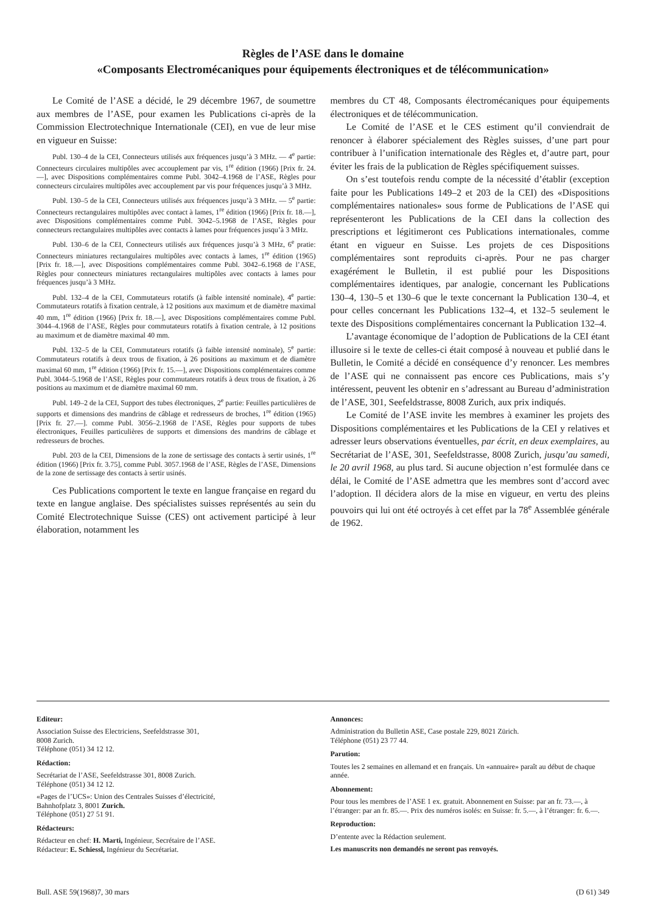Règles de l’ASE dans le domaine
«Composants Electromécaniques pour équipements électroniques et de télécommunication»
Le Comité de l’ASE a décidé, le 29 décembre 1967, de soumettre aux membres de l’ASE, pour examen les Publications ci-après de la Commission Electrotechnique Internationale (CEI), en vue de leur mise en vigueur en Suisse:
Publ. 130–4 de la CEI, Connecteurs utilisés aux fréquences jusqu’à 3 MHz. — 4<sup>e</sup> partie: Connecteurs circulaires multipôles avec accouplement par vis, 1<sup>re</sup> édition (1966) [Prix fr. 24.—], avec Dispositions complémentaires comme Publ. 3042–4.1968 de l’ASE, Règles pour connecteurs circulaires multipôles avec accouplement par vis pour fréquences jusqu’à 3 MHz.
Publ. 130–5 de la CEI, Connecteurs utilisés aux fréquences jusqu’à 3 MHz. — 5<sup>e</sup> partie: Connecteurs rectangulaires multipôles avec contact à lames, 1<sup>re</sup> édition (1966) [Prix fr. 18.—], avec Dispositions complémentaires comme Publ. 3042–5.1968 de l’ASE, Règles pour connecteurs rectangulaires multipôles avec contacts à lames pour fréquences jusqu’à 3 MHz.
Publ. 130–6 de la CEI, Connecteurs utilisés aux fréquences jusqu’à 3 MHz, 6<sup>e</sup> pratie: Connecteurs miniatures rectangulaires multipôles avec contacts à lames, 1<sup>re</sup> édition (1965) [Prix fr. 18.—], avec Dispositions complémentaires comme Publ. 3042–6.1968 de l’ASE, Règles pour connecteurs miniatures rectangulaires multipôles avec contacts à lames pour fréquences jusqu’à 3 MHz.
Publ. 132–4 de la CEI, Commutateurs rotatifs (à faible intensité nominale), 4<sup>e</sup> partie: Commutateurs rotatifs à fixation centrale, à 12 positions aux maximum et de diamètre maximal 40 mm, 1<sup>re</sup> édition (1966) [Prix fr. 18.—], avec Dispositions complémentaires comme Publ. 3044–4.1968 de l’ASE, Règles pour commutateurs rotatifs à fixation centrale, à 12 positions au maximum et de diamètre maximal 40 mm.
Publ. 132–5 de la CEI, Commutateurs rotatifs (à faible intensité nominale), 5<sup>e</sup> partie: Commutateurs rotatifs à deux trous de fixation, à 26 positions au maximum et de diamètre maximal 60 mm, 1<sup>re</sup> édition (1966) [Prix fr. 15.—], avec Dispositions complémentaires comme Publ. 3044–5.1968 de l’ASE, Règles pour commutateurs rotatifs à deux trous de fixation, à 26 positions au maximum et de diamètre maximal 60 mm.
Publ. 149–2 de la CEI, Support des tubes électroniques, 2<sup>e</sup> partie: Feuilles particulières de supports et dimensions des mandrins de câblage et redresseurs de broches, 1<sup>re</sup> édition (1965) [Prix fr. 27.—]. comme Publ. 3056–2.1968 de l’ASE, Règles pour supports de tubes électroniques, Feuilles particulières de supports et dimensions des mandrins de câblage et redresseurs de broches.
Publ. 203 de la CEI, Dimensions de la zone de sertissage des contacts à sertir usinés, 1<sup>re</sup> édition (1966) [Prix fr. 3.75], comme Publ. 3057.1968 de l’ASE, Règles de l’ASE, Dimensions de la zone de sertissage des contacts à sertir usinés.
Ces Publications comportent le texte en langue française en regard du texte en langue anglaise. Des spécialistes suisses représentés au sein du Comité Electrotechnique Suisse (CES) ont activement participé à leur élaboration, notamment les
membres du CT 48, Composants électromécaniques pour équipements électroniques et de télécommunication.
Le Comité de l’ASE et le CES estiment qu’il conviendrait de renoncer à élaborer spécialement des Règles suisses, d’une part pour contribuer à l’unification internationale des Règles et, d’autre part, pour éviter les frais de la publication de Règles spécifiquement suisses.
On s’est toutefois rendu compte de la nécessité d’établir (exception faite pour les Publications 149–2 et 203 de la CEI) des «Dispositions complémentaires nationales» sous forme de Publications de l’ASE qui représenteront les Publications de la CEI dans la collection des prescriptions et légitimeront ces Publications internationales, comme étant en vigueur en Suisse. Les projets de ces Dispositions complémentaires sont reproduits ci-après. Pour ne pas charger exagérément le Bulletin, il est publié pour les Dispositions complémentaires identiques, par analogie, concernant les Publications 130–4, 130–5 et 130–6 que le texte concernant la Publication 130–4, et pour celles concernant les Publications 132–4, et 132–5 seulement le texte des Dispositions complémentaires concernant la Publication 132–4.
L’avantage économique de l’adoption de Publications de la CEI étant illusoire si le texte de celles-ci était composé à nouveau et publié dans le Bulletin, le Comité a décidé en conséquence d’y renoncer. Les membres de l’ASE qui ne connaissent pas encore ces Publications, mais s’y intéressent, peuvent les obtenir en s’adressant au Bureau d’administration de l’ASE, 301, Seefeldstrasse, 8008 Zurich, aux prix indiqués.
Le Comité de l’ASE invite les membres à examiner les projets des Dispositions complémentaires et les Publications de la CEI y relatives et adresser leurs observations éventuelles, par écrit, en deux exemplaires, au Secrétariat de l’ASE, 301, Seefeldstrasse, 8008 Zurich, jusqu’au samedi, le 20 avril 1968, au plus tard. Si aucune objection n’est formulée dans ce délai, le Comité de l’ASE admettra que les membres sont d’accord avec l’adoption. Il décidera alors de la mise en vigueur, en vertu des pleins pouvoirs qui lui ont été octroyés à cet effet par la 78<sup>e</sup> Assemblée générale de 1962.
Editeur:
Association Suisse des Electriciens, Seefeldstrasse 301,
8008 Zurich.
Téléphone (051) 34 12 12.
Rédaction:
Secrétariat de l’ASE, Seefeldstrasse 301, 8008 Zurich.
Téléphone (051) 34 12 12.
«Pages de l’UCS»: Union des Centrales Suisses d’électricité,
Bahnhofplatz 3, 8001 Zurich.
Téléphone (051) 27 51 91.
Rédacteurs:
Rédacteur en chef: H. Marti, Ingénieur, Secrétaire de l’ASE.
Rédacteur: E. Schiessl, Ingénieur du Secrétariat.
Annonces:
Administration du Bulletin ASE, Case postale 229, 8021 Zürich.
Téléphone (051) 23 77 44.
Parution:
Toutes les 2 semaines en allemand et en français. Un «annuaire» paraît au début de chaque année.
Abonnement:
Pour tous les membres de l’ASE 1 ex. gratuit. Abonnement en Suisse: par an fr. 73.—, à l’étranger: par an fr. 85.—. Prix des numéros isolés: en Suisse: fr. 5.—, à l’étranger: fr. 6.—.
Reproduction:
D’entente avec la Rédaction seulement.
Les manuscrits non demandés ne seront pas renvoyés.
Bull. ASE 59(1968)7, 30 mars (D 61) 349